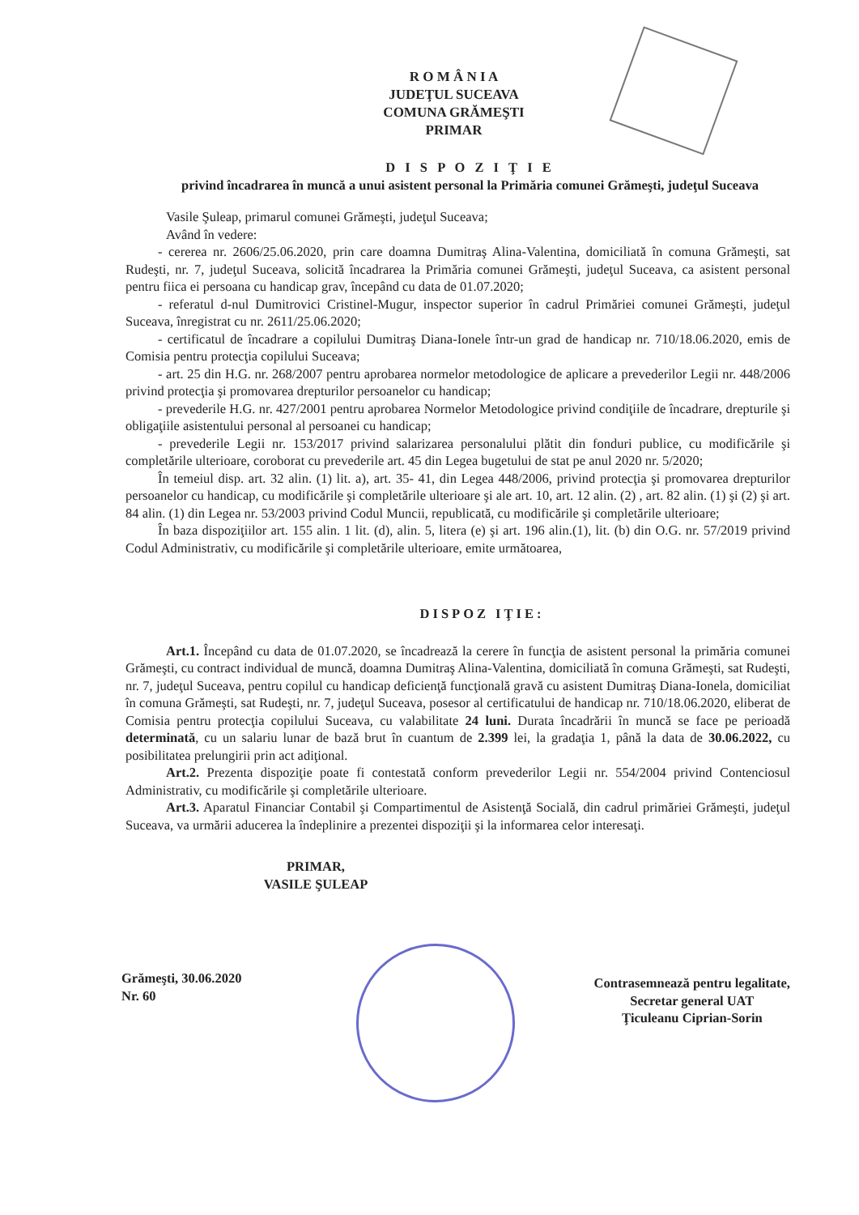R O M Â N I A
JUDEŢUL SUCEAVA
COMUNA GRĂMEŞTI
PRIMAR
D I S P O Z I Ţ I E
privind încadrarea în muncă a unui asistent personal la Primăria comunei Grămeşti, judeţul Suceava
Vasile Şuleap, primarul comunei Grămeşti, judeţul Suceava;
Având în vedere:
- cererea nr. 2606/25.06.2020, prin care doamna Dumitraş Alina-Valentina, domiciliată în comuna Grămeşti, sat Rudeşti, nr. 7, judeţul Suceava, solicită încadrarea la Primăria comunei Grămeşti, judeţul Suceava, ca asistent personal pentru fiica ei persoana cu handicap grav, începând cu data de 01.07.2020;
- referatul d-nul Dumitrovici Cristinel-Mugur, inspector superior în cadrul Primăriei comunei Grămeşti, judeţul Suceava, înregistrat cu nr. 2611/25.06.2020;
- certificatul de încadrare a copilului Dumitraş Diana-Ionele într-un grad de handicap nr. 710/18.06.2020, emis de Comisia pentru protecţia copilului Suceava;
- art. 25 din H.G. nr. 268/2007 pentru aprobarea normelor metodologice de aplicare a prevederilor Legii nr. 448/2006 privind protecţia şi promovarea drepturilor persoanelor cu handicap;
- prevederile H.G. nr. 427/2001 pentru aprobarea Normelor Metodologice privind condiţiile de încadrare, drepturile şi obligaţiile asistentului personal al persoanei cu handicap;
- prevederile Legii nr. 153/2017 privind salarizarea personalului plătit din fonduri publice, cu modificările şi completările ulterioare, coroborat cu prevederile art. 45 din Legea bugetului de stat pe anul 2020 nr. 5/2020;
În temeiul disp. art. 32 alin. (1) lit. a), art. 35- 41, din Legea 448/2006, privind protecţia şi promovarea drepturilor persoanelor cu handicap, cu modificările şi completările ulterioare şi ale art. 10, art. 12 alin. (2) , art. 82 alin. (1) şi (2) şi art. 84 alin. (1) din Legea nr. 53/2003 privind Codul Muncii, republicată, cu modificările şi completările ulterioare;
În baza dispoziţiilor art. 155 alin. 1 lit. (d), alin. 5, litera (e) şi art. 196 alin.(1), lit. (b) din O.G. nr. 57/2019 privind Codul Administrativ, cu modificările şi completările ulterioare, emite următoarea,
DISPOZ IŢIE:
Art.1. Începând cu data de 01.07.2020, se încadrează la cerere în funcţia de asistent personal la primăria comunei Grămeşti, cu contract individual de muncă, doamna Dumitraş Alina-Valentina, domiciliată în comuna Grămeşti, sat Rudeşti, nr. 7, judeţul Suceava, pentru copilul cu handicap deficienţă funcţională gravă cu asistent Dumitraş Diana-Ionela, domiciliat în comuna Grămeşti, sat Rudeşti, nr. 7, judeţul Suceava, posesor al certificatului de handicap nr. 710/18.06.2020, eliberat de Comisia pentru protecţia copilului Suceava, cu valabilitate 24 luni. Durata încadrării în muncă se face pe perioadă determinată, cu un salariu lunar de bază brut în cuantum de 2.399 lei, la gradaţia 1, până la data de 30.06.2022, cu posibilitatea prelungirii prin act adiţional.
Art.2. Prezenta dispoziţie poate fi contestată conform prevederilor Legii nr. 554/2004 privind Contenciosul Administrativ, cu modificările şi completările ulterioare.
Art.3. Aparatul Financiar Contabil şi Compartimentul de Asistenţă Socială, din cadrul primăriei Grămeşti, judeţul Suceava, va urmării aducerea la îndeplinire a prezentei dispoziţii şi la informarea celor interesaţi.
PRIMAR,
VASILE ŞULEAP
Grămeşti, 30.06.2020
Nr. 60
Contrasemnează pentru legalitate,
Secretar general UAT
Ţiculeanu Ciprian-Sorin